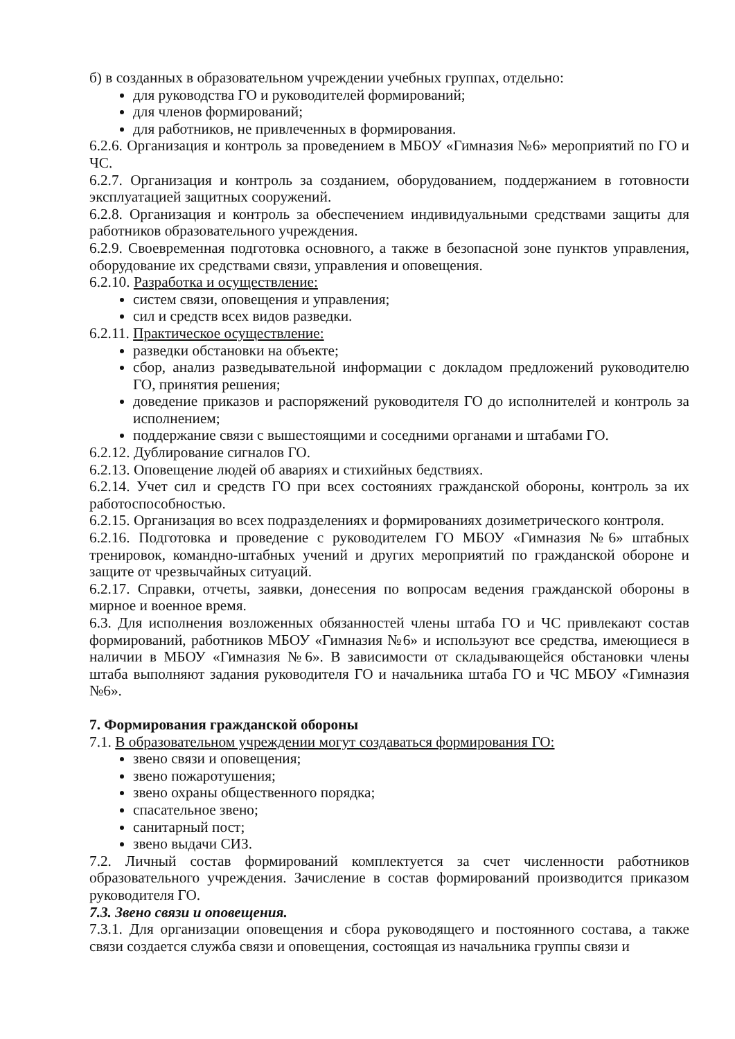б) в созданных в образовательном учреждении учебных группах, отдельно:
для руководства ГО и руководителей формирований;
для членов формирований;
для работников, не привлеченных в формирования.
6.2.6. Организация и контроль за проведением в МБОУ «Гимназия №6» мероприятий по ГО и ЧС.
6.2.7. Организация и контроль за созданием, оборудованием, поддержанием в готовности эксплуатацией защитных сооружений.
6.2.8. Организация и контроль за обеспечением индивидуальными средствами защиты для работников образовательного учреждения.
6.2.9. Своевременная подготовка основного, а также в безопасной зоне пунктов управления, оборудование их средствами связи, управления и оповещения.
6.2.10. Разработка и осуществление:
систем связи, оповещения и управления;
сил и средств всех видов разведки.
6.2.11. Практическое осуществление:
разведки обстановки на объекте;
сбор, анализ разведывательной информации с докладом предложений руководителю ГО, принятия решения;
доведение приказов и распоряжений руководителя ГО до исполнителей и контроль за исполнением;
поддержание связи с вышестоящими и соседними органами и штабами ГО.
6.2.12. Дублирование сигналов ГО.
6.2.13. Оповещение людей об авариях и стихийных бедствиях.
6.2.14. Учет сил и средств ГО при всех состояниях гражданской обороны, контроль за их работоспособностью.
6.2.15. Организация во всех подразделениях и формированиях дозиметрического контроля.
6.2.16. Подготовка и проведение с руководителем ГО МБОУ «Гимназия №6» штабных тренировок, командно-штабных учений и других мероприятий по гражданской обороне и защите от чрезвычайных ситуаций.
6.2.17. Справки, отчеты, заявки, донесения по вопросам ведения гражданской обороны в мирное и военное время.
6.3. Для исполнения возложенных обязанностей члены штаба ГО и ЧС привлекают состав формирований, работников МБОУ «Гимназия №6» и используют все средства, имеющиеся в наличии в МБОУ «Гимназия №6». В зависимости от складывающейся обстановки члены штаба выполняют задания руководителя ГО и начальника штаба ГО и ЧС МБОУ «Гимназия №6».
7. Формирования гражданской обороны
7.1. В образовательном учреждении могут создаваться формирования ГО:
звено связи и оповещения;
звено пожаротушения;
звено охраны общественного порядка;
спасательное звено;
санитарный пост;
звено выдачи СИЗ.
7.2. Личный состав формирований комплектуется за счет численности работников образовательного учреждения. Зачисление в состав формирований производится приказом руководителя ГО.
7.3. Звено связи и оповещения.
7.3.1. Для организации оповещения и сбора руководящего и постоянного состава, а также связи создается служба связи и оповещения, состоящая из начальника группы связи и